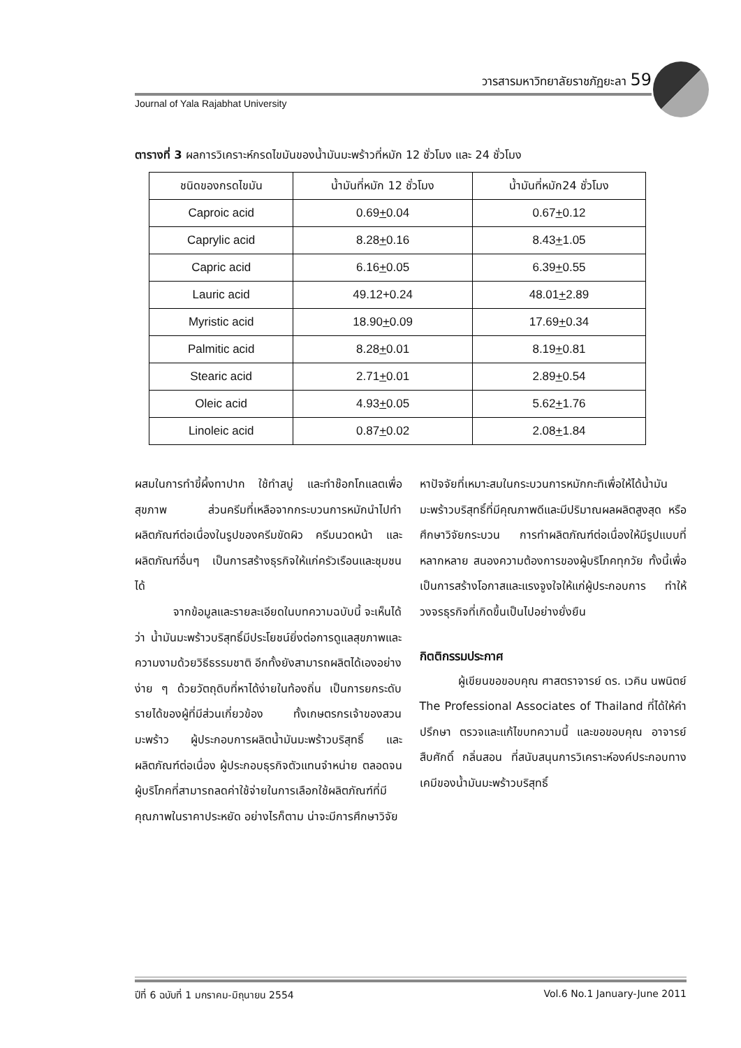วารสารมหาวิทยาลัยราชภัฏยะลา 59
Journal of Yala Rajabhat University
ตารางที่ 3 ผลการวิเคราะห์กรดไขมันของน้ำมันมะพร้าวที่หมัก 12 ชั่วโมง และ 24 ชั่วโมง
| ชนิดของกรดไขมัน | น้ำมันที่หมัก 12 ชั่วโมง | น้ำมันที่หมัก24 ชั่วโมง |
| --- | --- | --- |
| Caproic acid | 0.69 + 0.04 | 0.67 + 0.12 |
| Caprylic acid | 8.28 + 0.16 | 8.43 + 1.05 |
| Capric acid | 6.16 + 0.05 | 6.39 + 0.55 |
| Lauric acid | 49.12+0.24 | 48.01 + 2.89 |
| Myristic acid | 18.90 + 0.09 | 17.69 + 0.34 |
| Palmitic acid | 8.28 + 0.01 | 8.19 + 0.81 |
| Stearic acid | 2.71 + 0.01 | 2.89 + 0.54 |
| Oleic acid | 4.93 + 0.05 | 5.62 + 1.76 |
| Linoleic acid | 0.87 + 0.02 | 2.08 + 1.84 |
ผสมในการทำขี้ผึ้งทาปาก ใช้ทำสบู่ และทำช๊อกโกแลตเพื่อสุขภาพ ส่วนครีมที่เหลือจากกระบวนการหมักนำไปทำผลิตภัณฑ์ต่อเนื่องในรูปของครีมขัดผิว ครีมนวดหน้า และผลิตภัณฑ์อื่นๆ เป็นการสร้างธุรกิจให้แก่ครัวเรือนและชุมชนได้
จากข้อมูลและรายละเอียดในบทความฉบับนี้ จะเห็นได้ว่า น้ำมันมะพร้าวบริสุทธิ์มีประโยชน์ยิ่งต่อการดูแลสุขภาพและความงามด้วยวิธีธรรมชาติ อีกทั้งยังสามารถผลิตได้เองอย่างง่าย ๆ ด้วยวัตถุดิบที่หาได้ง่ายในท้องถิ่น เป็นการยกระดับรายได้ของผู้ที่มีส่วนเกี่ยวข้อง ทั้งเกษตรกรเจ้าของสวนมะพร้าว ผู้ประกอบการผลิตน้ำมันมะพร้าวบริสุทธิ์ และผลิตภัณฑ์ต่อเนื่อง ผู้ประกอบธุรกิจตัวแทนจำหน่าย ตลอดจนผู้บริโภคที่สามารถลดค่าใช้จ่ายในการเลือกใช้ผลิตภัณฑ์ที่มีคุณภาพในราคาประหยัด อย่างไรก็ตาม น่าจะมีการศึกษาวิจัย
หาปัจจัยที่เหมาะสมในกระบวนการหมักกะทิเพื่อให้ได้น้ำมันมะพร้าวบริสุทธิ์ที่มีคุณภาพดีและมีปริมาณผลผลิตสูงสุด หรือศึกษาวิจัยกระบวน การทำผลิตภัณฑ์ต่อเนื่องให้มีรูปแบบที่หลากหลาย สนองความต้องการของผู้บริโภคทุกวัย ทั้งนี้เพื่อเป็นการสร้างโอกาสและแรงจูงใจให้แก่ผู้ประกอบการ ทำให้วงจรธุรกิจที่เกิดขึ้นเป็นไปอย่างยั่งยืน
กิตติกรรมประกาศ
ผู้เขียนขอขอบคุณ ศาสตราจารย์ ดร. เวคิน นพนิตย์ The Professional Associates of Thailand ที่ได้ให้คำปรึกษา ตรวจและแก้ไขบทความนี้ และขอขอบคุณ อาจารย์ สืบศักดิ์ กลิ่นสอน ที่สนับสนุนการวิเคราะห์องค์ประกอบทางเคมีของน้ำมันมะพร้าวบริสุทธิ์
ปีที่ 6 ฉบับที่ 1 มกราคม-มิถุนายน 2554 Vol.6 No.1 January-June 2011